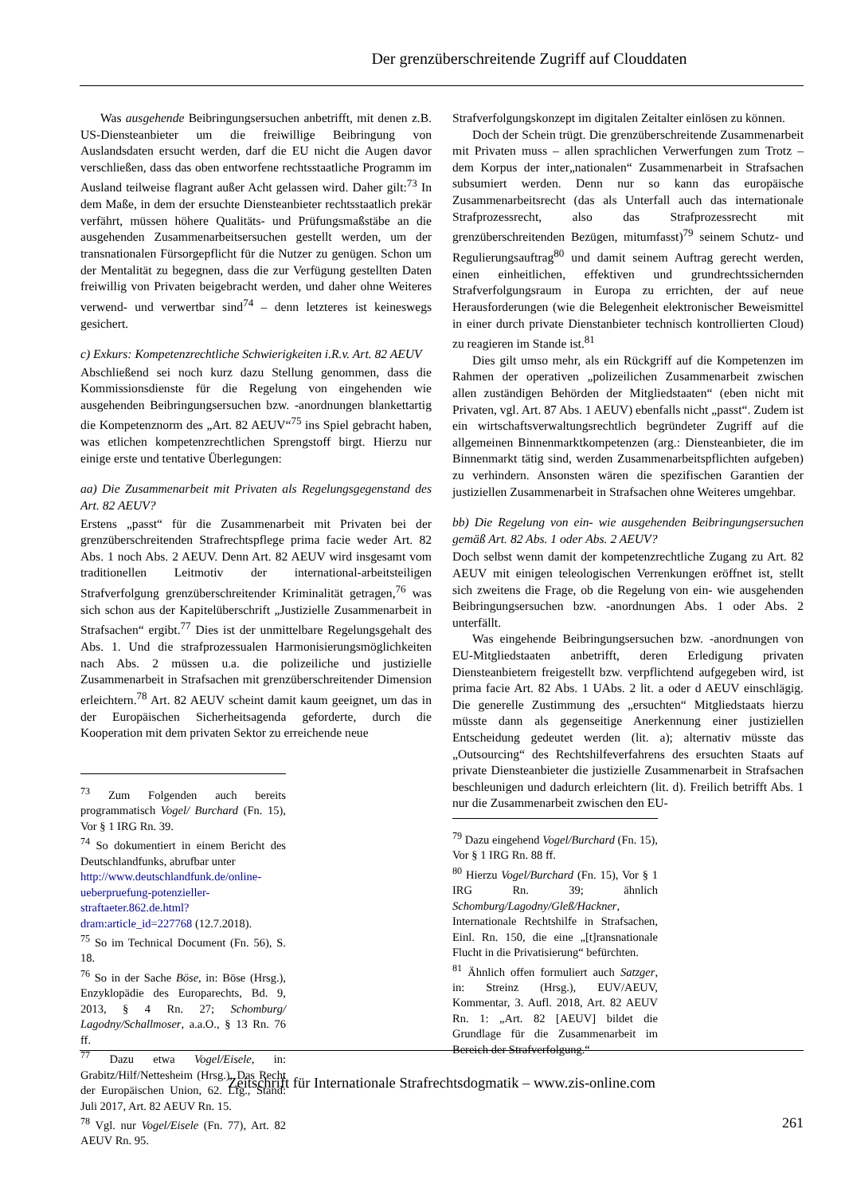Der grenzüberschreitende Zugriff auf Clouddaten
Was ausgehende Beibringungsersuchen anbetrifft, mit denen z.B. US-Diensteanbieter um die freiwillige Beibringung von Auslandsdaten ersucht werden, darf die EU nicht die Augen davor verschließen, dass das oben entworfene rechtsstaatliche Programm im Ausland teilweise flagrant außer Acht gelassen wird. Daher gilt:<sup>73</sup> In dem Maße, in dem der ersuchte Diensteanbieter rechtsstaatlich prekär verfährt, müssen höhere Qualitäts- und Prüfungsmaßstäbe an die ausgehenden Zusammenarbeitsersuchen gestellt werden, um der transnationalen Fürsorgepflicht für die Nutzer zu genügen. Schon um der Mentalität zu begegnen, dass die zur Verfügung gestellten Daten freiwillig von Privaten beigebracht werden, und daher ohne Weiteres verwend- und verwertbar sind<sup>74</sup> – denn letzteres ist keineswegs gesichert.
c) Exkurs: Kompetenzrechtliche Schwierigkeiten i.R.v. Art. 82 AEUV
Abschließend sei noch kurz dazu Stellung genommen, dass die Kommissionsdienste für die Regelung von eingehenden wie ausgehenden Beibringungsersuchen bzw. -anordnungen blankettartig die Kompetenznorm des „Art. 82 AEUV“<sup>75</sup> ins Spiel gebracht haben, was etlichen kompetenzrechtlichen Sprengstoff birgt. Hierzu nur einige erste und tentative Überlegungen:
aa) Die Zusammenarbeit mit Privaten als Regelungsgegenstand des Art. 82 AEUV?
Erstens „passt“ für die Zusammenarbeit mit Privaten bei der grenzüberschreitenden Strafrechtspflege prima facie weder Art. 82 Abs. 1 noch Abs. 2 AEUV. Denn Art. 82 AEUV wird insgesamt vom traditionellen Leitmotiv der international-arbeitsteiligen Strafverfolgung grenzüberschreitender Kriminalität getragen,<sup>76</sup> was sich schon aus der Kapitelüberschrift „Justizielle Zusammenarbeit in Strafsachen“ ergibt.<sup>77</sup> Dies ist der unmittelbare Regelungsgehalt des Abs. 1. Und die strafprozessualen Harmonisierungsmöglichkeiten nach Abs. 2 müssen u.a. die polizeiliche und justizielle Zusammenarbeit in Strafsachen mit grenzüberschreitender Dimension erleichtern.<sup>78</sup> Art. 82 AEUV scheint damit kaum geeignet, um das in der Europäischen Sicherheitsagenda geforderte, durch die Kooperation mit dem privaten Sektor zu erreichende neue
<sup>73</sup> Zum Folgenden auch bereits programmatisch Vogel/ Burchard (Fn. 15), Vor § 1 IRG Rn. 39.
<sup>74</sup> So dokumentiert in einem Bericht des Deutschlandfunks, abrufbar unter
http://www.deutschlandfunk.de/online-ueberpruefung-potenzieller-straftaeter.862.de.html?dram:article_id=227768 (12.7.2018).
<sup>75</sup> So im Technical Document (Fn. 56), S. 18.
<sup>76</sup> So in der Sache Böse, in: Böse (Hrsg.), Enzyklopädie des Europarechts, Bd. 9, 2013, § 4 Rn. 27; Schomburg/ Lagodny/Schallmoser, a.a.O., § 13 Rn. 76 ff.
<sup>77</sup> Dazu etwa Vogel/Eisele, in: Grabitz/Hilf/Nettesheim (Hrsg.), Das Recht der Europäischen Union, 62. Lfg., Stand: Juli 2017, Art. 82 AEUV Rn. 15.
<sup>78</sup> Vgl. nur Vogel/Eisele (Fn. 77), Art. 82 AEUV Rn. 95.
Strafverfolgungskonzept im digitalen Zeitalter einlösen zu können.
Doch der Schein trügt. Die grenzüberschreitende Zusammenarbeit mit Privaten muss – allen sprachlichen Verwerfungen zum Trotz – dem Korpus der inter„nationalen“ Zusammenarbeit in Strafsachen subsumiert werden. Denn nur so kann das europäische Zusammenarbeitsrecht (das als Unterfall auch das internationale Strafprozessrecht, also das Strafprozessrecht mit grenzüberschreitenden Bezügen, mitumfasst)<sup>79</sup> seinem Schutz- und Regulierungsauftrag<sup>80</sup> und damit seinem Auftrag gerecht werden, einen einheitlichen, effektiven und grundrechtssichernden Strafverfolgungsraum in Europa zu errichten, der auf neue Herausforderungen (wie die Belegenheit elektronischer Beweismittel in einer durch private Dienstanbieter technisch kontrollierten Cloud) zu reagieren im Stande ist.<sup>81</sup>
Dies gilt umso mehr, als ein Rückgriff auf die Kompetenzen im Rahmen der operativen „polizeilichen Zusammenarbeit zwischen allen zuständigen Behörden der Mitgliedstaaten“ (eben nicht mit Privaten, vgl. Art. 87 Abs. 1 AEUV) ebenfalls nicht „passt“. Zudem ist ein wirtschaftsverwaltungsrechtlich begründeter Zugriff auf die allgemeinen Binnenmarktkompetenzen (arg.: Diensteanbieter, die im Binnenmarkt tätig sind, werden Zusammenarbeitspflichten aufgeben) zu verhindern. Ansonsten wären die spezifischen Garantien der justiziellen Zusammenarbeit in Strafsachen ohne Weiteres umgehbar.
bb) Die Regelung von ein- wie ausgehenden Beibringungsersuchen gemäß Art. 82 Abs. 1 oder Abs. 2 AEUV?
Doch selbst wenn damit der kompetenzrechtliche Zugang zu Art. 82 AEUV mit einigen teleologischen Verrenkungen eröffnet ist, stellt sich zweitens die Frage, ob die Regelung von ein- wie ausgehenden Beibringungsersuchen bzw. -anordnungen Abs. 1 oder Abs. 2 unterfällt.
Was eingehende Beibringungsersuchen bzw. -anordnungen von EU-Mitgliedstaaten anbetrifft, deren Erledigung privaten Diensteanbietern freigestellt bzw. verpflichtend aufgegeben wird, ist prima facie Art. 82 Abs. 1 UAbs. 2 lit. a oder d AEUV einschlägig. Die generelle Zustimmung des „ersuchten“ Mitgliedstaats hierzu müsste dann als gegenseitige Anerkennung einer justiziellen Entscheidung gedeutet werden (lit. a); alternativ müsste das „Outsourcing“ des Rechtshilfeverfahrens des ersuchten Staats auf private Diensteanbieter die justizielle Zusammenarbeit in Strafsachen beschleunigen und dadurch erleichtern (lit. d). Freilich betrifft Abs. 1 nur die Zusammenarbeit zwischen den EU-
<sup>79</sup> Dazu eingehend Vogel/Burchard (Fn. 15), Vor § 1 IRG Rn. 88 ff.
<sup>80</sup> Hierzu Vogel/Burchard (Fn. 15), Vor § 1 IRG Rn. 39; ähnlich Schomburg/Lagodny/Gleß/Hackner, Internationale Rechtshilfe in Strafsachen, Einl. Rn. 150, die eine „[t]ransnationale Flucht in die Privatisierung“ befürchten.
<sup>81</sup> Ähnlich offen formuliert auch Satzger, in: Streinz (Hrsg.), EUV/AEUV, Kommentar, 3. Aufl. 2018, Art. 82 AEUV Rn. 1: „Art. 82 [AEUV] bildet die Grundlage für die Zusammenarbeit im Bereich der Strafverfolgung.“
Zeitschrift für Internationale Strafrechtsdogmatik – www.zis-online.com
261